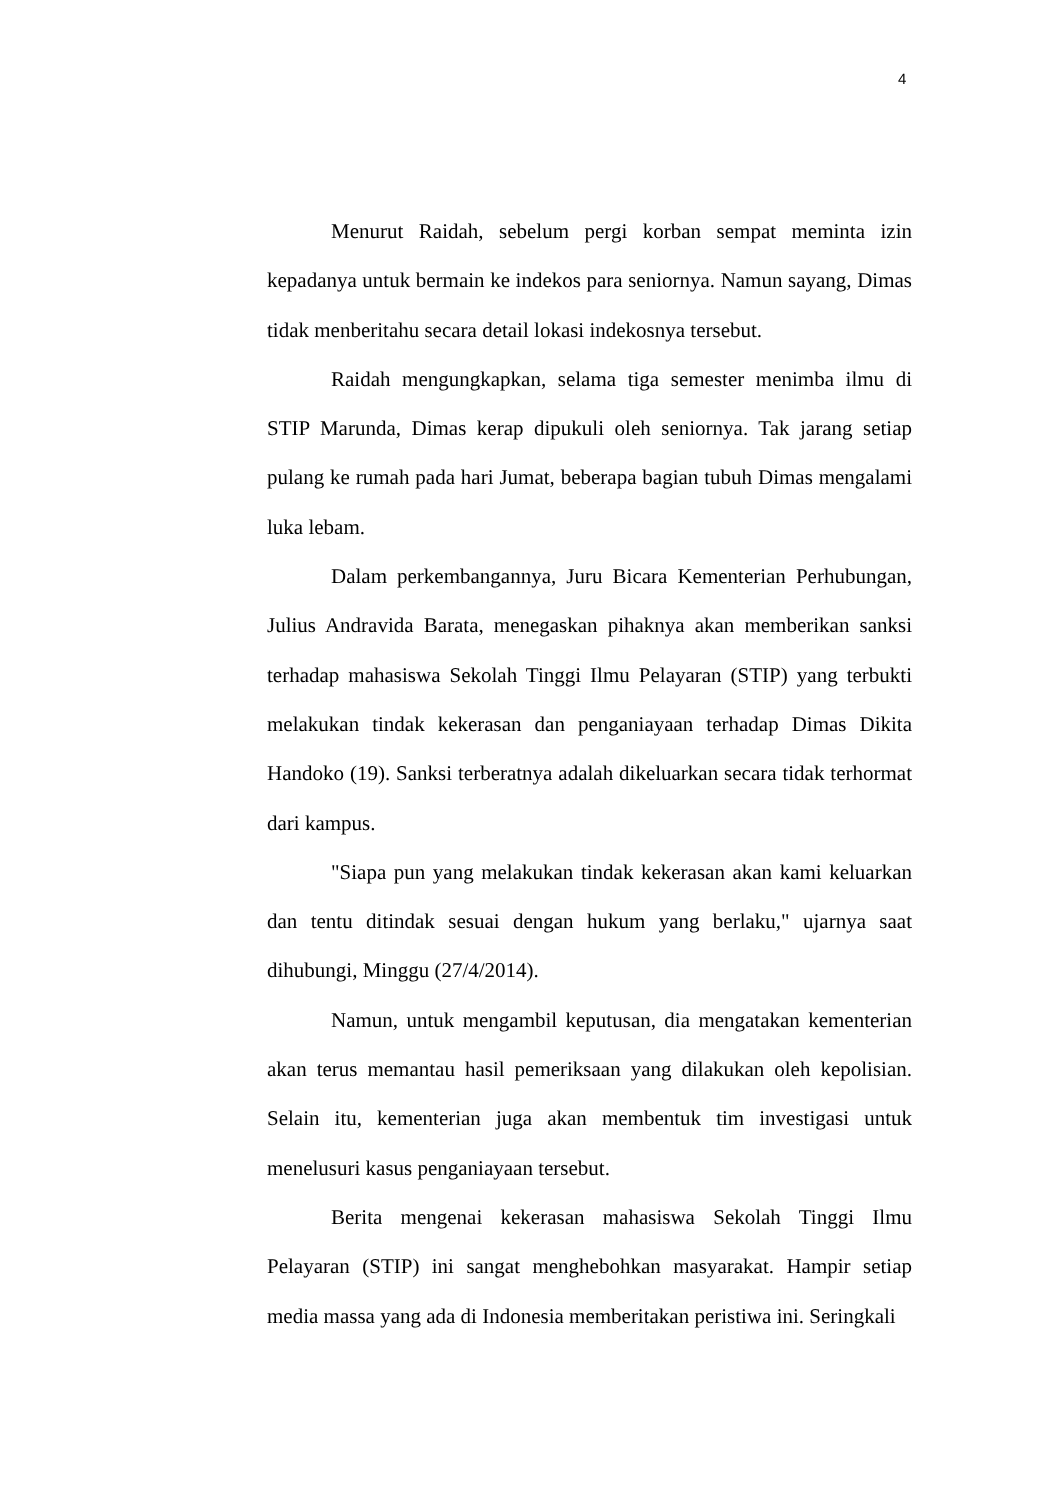4
Menurut Raidah, sebelum pergi korban sempat meminta izin kepadanya untuk bermain ke indekos para seniornya. Namun sayang, Dimas tidak menberitahu secara detail lokasi indekosnya tersebut.
Raidah mengungkapkan, selama tiga semester menimba ilmu di STIP Marunda, Dimas kerap dipukuli oleh seniornya. Tak jarang setiap pulang ke rumah pada hari Jumat, beberapa bagian tubuh Dimas mengalami luka lebam.
Dalam perkembangannya, Juru Bicara Kementerian Perhubungan, Julius Andravida Barata, menegaskan pihaknya akan memberikan sanksi terhadap mahasiswa Sekolah Tinggi Ilmu Pelayaran (STIP) yang terbukti melakukan tindak kekerasan dan penganiayaan terhadap Dimas Dikita Handoko (19). Sanksi terberatnya adalah dikeluarkan secara tidak terhormat dari kampus.
"Siapa pun yang melakukan tindak kekerasan akan kami keluarkan dan tentu ditindak sesuai dengan hukum yang berlaku," ujarnya saat dihubungi, Minggu (27/4/2014).
Namun, untuk mengambil keputusan, dia mengatakan kementerian akan terus memantau hasil pemeriksaan yang dilakukan oleh kepolisian. Selain itu, kementerian juga akan membentuk tim investigasi untuk menelusuri kasus penganiayaan tersebut.
Berita mengenai kekerasan mahasiswa Sekolah Tinggi Ilmu Pelayaran (STIP) ini sangat menghebohkan masyarakat. Hampir setiap media massa yang ada di Indonesia memberitakan peristiwa ini. Seringkali